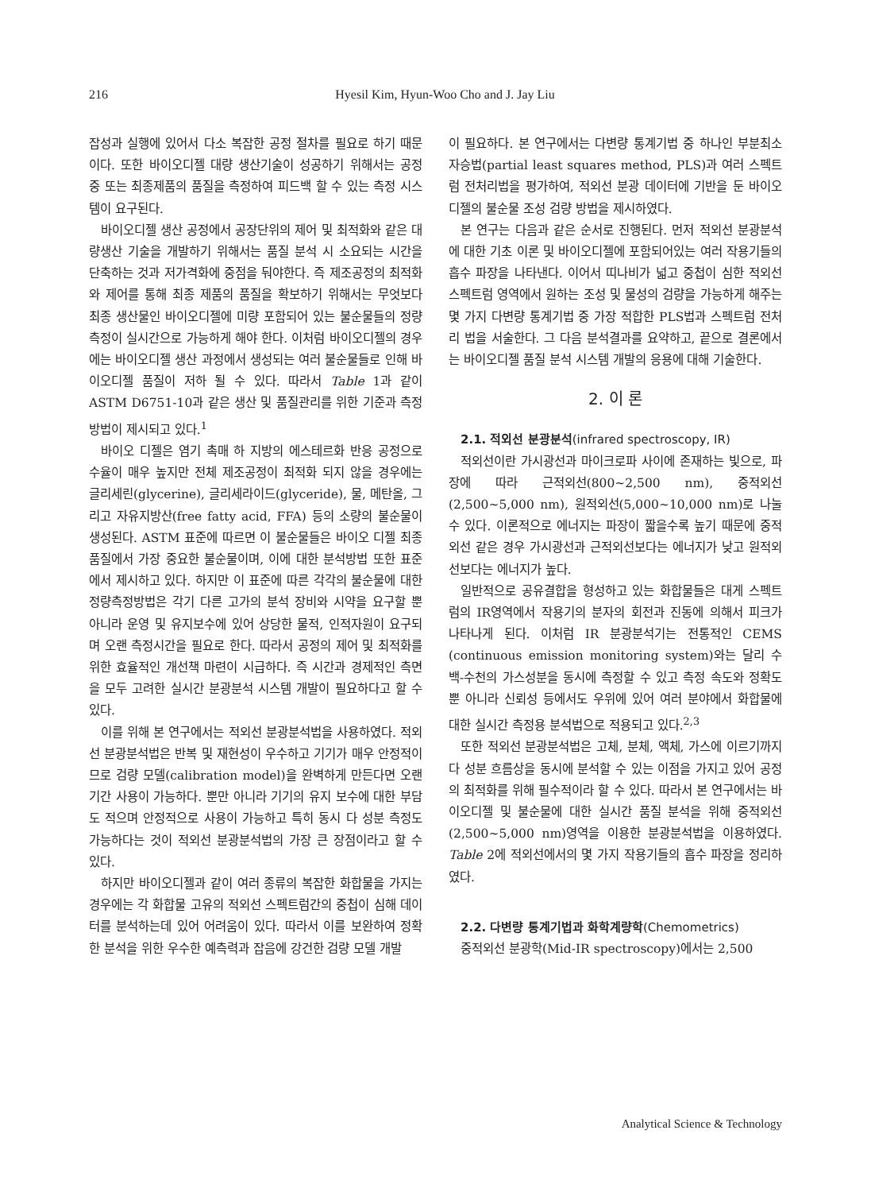216 Hyesil Kim, Hyun-Woo Cho and J. Jay Liu
잡성과 실행에 있어서 다소 복잡한 공정 절차를 필요로 하기 때문이다. 또한 바이오디젤 대량 생산기술이 성공하기 위해서는 공정 중 또는 최종제품의 품질을 측정하여 피드백 할 수 있는 측정 시스템이 요구된다.
바이오디젤 생산 공정에서 공장단위의 제어 및 최적화와 같은 대량생산 기술을 개발하기 위해서는 품질 분석 시 소요되는 시간을 단축하는 것과 저가격화에 중점을 둬야한다. 즉 제조공정의 최적화와 제어를 통해 최종 제품의 품질을 확보하기 위해서는 무엇보다 최종 생산물인 바이오디젤에 미량 포함되어 있는 불순물들의 정량 측정이 실시간으로 가능하게 해야 한다. 이처럼 바이오디젤의 경우에는 바이오디젤 생산 과정에서 생성되는 여러 불순물들로 인해 바이오디젤 품질이 저하 될 수 있다. 따라서 Table 1과 같이 ASTM D6751-10과 같은 생산 및 품질관리를 위한 기준과 측정 방법이 제시되고 있다.<sup>1</sup>
바이오 디젤은 염기 촉매 하 지방의 에스테르화 반응 공정으로 수율이 매우 높지만 전체 제조공정이 최적화 되지 않을 경우에는 글리세린(glycerine), 글리세라이드(glyceride), 물, 메탄올, 그리고 자유지방산(free fatty acid, FFA) 등의 소량의 불순물이 생성된다. ASTM 표준에 따르면 이 불순물들은 바이오 디젤 최종 품질에서 가장 중요한 불순물이며, 이에 대한 분석방법 또한 표준에서 제시하고 있다. 하지만 이 표준에 따른 각각의 불순물에 대한 정량측정방법은 각기 다른 고가의 분석 장비와 시약을 요구할 뿐 아니라 운영 및 유지보수에 있어 상당한 물적, 인적자원이 요구되며 오랜 측정시간을 필요로 한다. 따라서 공정의 제어 및 최적화를 위한 효율적인 개선책 마련이 시급하다. 즉 시간과 경제적인 측면을 모두 고려한 실시간 분광분석 시스템 개발이 필요하다고 할 수 있다.
이를 위해 본 연구에서는 적외선 분광분석법을 사용하였다. 적외선 분광분석법은 반복 및 재현성이 우수하고 기기가 매우 안정적이므로 검량 모델(calibration model)을 완벽하게 만든다면 오랜 기간 사용이 가능하다. 뿐만 아니라 기기의 유지 보수에 대한 부담도 적으며 안정적으로 사용이 가능하고 특히 동시 다 성분 측정도 가능하다는 것이 적외선 분광분석법의 가장 큰 장점이라고 할 수 있다.
하지만 바이오디젤과 같이 여러 종류의 복잡한 화합물을 가지는 경우에는 각 화합물 고유의 적외선 스펙트럼간의 중첩이 심해 데이터를 분석하는데 있어 어려움이 있다. 따라서 이를 보완하여 정확한 분석을 위한 우수한 예측력과 잡음에 강건한 검량 모델 개발
이 필요하다. 본 연구에서는 다변량 통계기법 중 하나인 부분최소자승법(partial least squares method, PLS)과 여러 스펙트럼 전처리법을 평가하여, 적외선 분광 데이터에 기반을 둔 바이오디젤의 불순물 조성 검량 방법을 제시하였다.
본 연구는 다음과 같은 순서로 진행된다. 먼저 적외선 분광분석에 대한 기초 이론 및 바이오디젤에 포함되어있는 여러 작용기들의 흡수 파장을 나타낸다. 이어서 띠나비가 넓고 중첩이 심한 적외선 스펙트럼 영역에서 원하는 조성 및 물성의 검량을 가능하게 해주는 몇 가지 다변량 통계기법 중 가장 적합한 PLS법과 스펙트럼 전처리 법을 서술한다. 그 다음 분석결과를 요약하고, 끝으로 결론에서는 바이오디젤 품질 분석 시스템 개발의 응용에 대해 기술한다.
2. 이 론
2.1. 적외선 분광분석(infrared spectroscopy, IR)
적외선이란 가시광선과 마이크로파 사이에 존재하는 빛으로, 파장에 따라 근적외선(800~2,500 nm), 중적외선(2,500~5,000 nm), 원적외선(5,000~10,000 nm)로 나눌 수 있다. 이론적으로 에너지는 파장이 짧을수록 높기 때문에 중적외선 같은 경우 가시광선과 근적외선보다는 에너지가 낮고 원적외선보다는 에너지가 높다.
일반적으로 공유결합을 형성하고 있는 화합물들은 대게 스펙트럼의 IR영역에서 작용기의 분자의 회전과 진동에 의해서 피크가 나타나게 된다. 이처럼 IR 분광분석기는 전통적인 CEMS (continuous emission monitoring system)와는 달리 수백-수천의 가스성분을 동시에 측정할 수 있고 측정 속도와 정확도 뿐 아니라 신뢰성 등에서도 우위에 있어 여러 분야에서 화합물에 대한 실시간 측정용 분석법으로 적용되고 있다.<sup>2,3</sup>
또한 적외선 분광분석법은 고체, 분체, 액체, 가스에 이르기까지 다 성분 흐름상을 동시에 분석할 수 있는 이점을 가지고 있어 공정의 최적화를 위해 필수적이라 할 수 있다. 따라서 본 연구에서는 바이오디젤 및 불순물에 대한 실시간 품질 분석을 위해 중적외선(2,500~5,000 nm)영역을 이용한 분광분석법을 이용하였다. Table 2에 적외선에서의 몇 가지 작용기들의 흡수 파장을 정리하였다.
2.2. 다변량 통계기법과 화학계량학(Chemometrics)
중적외선 분광학(Mid-IR spectroscopy)에서는 2,500
Analytical Science & Technology